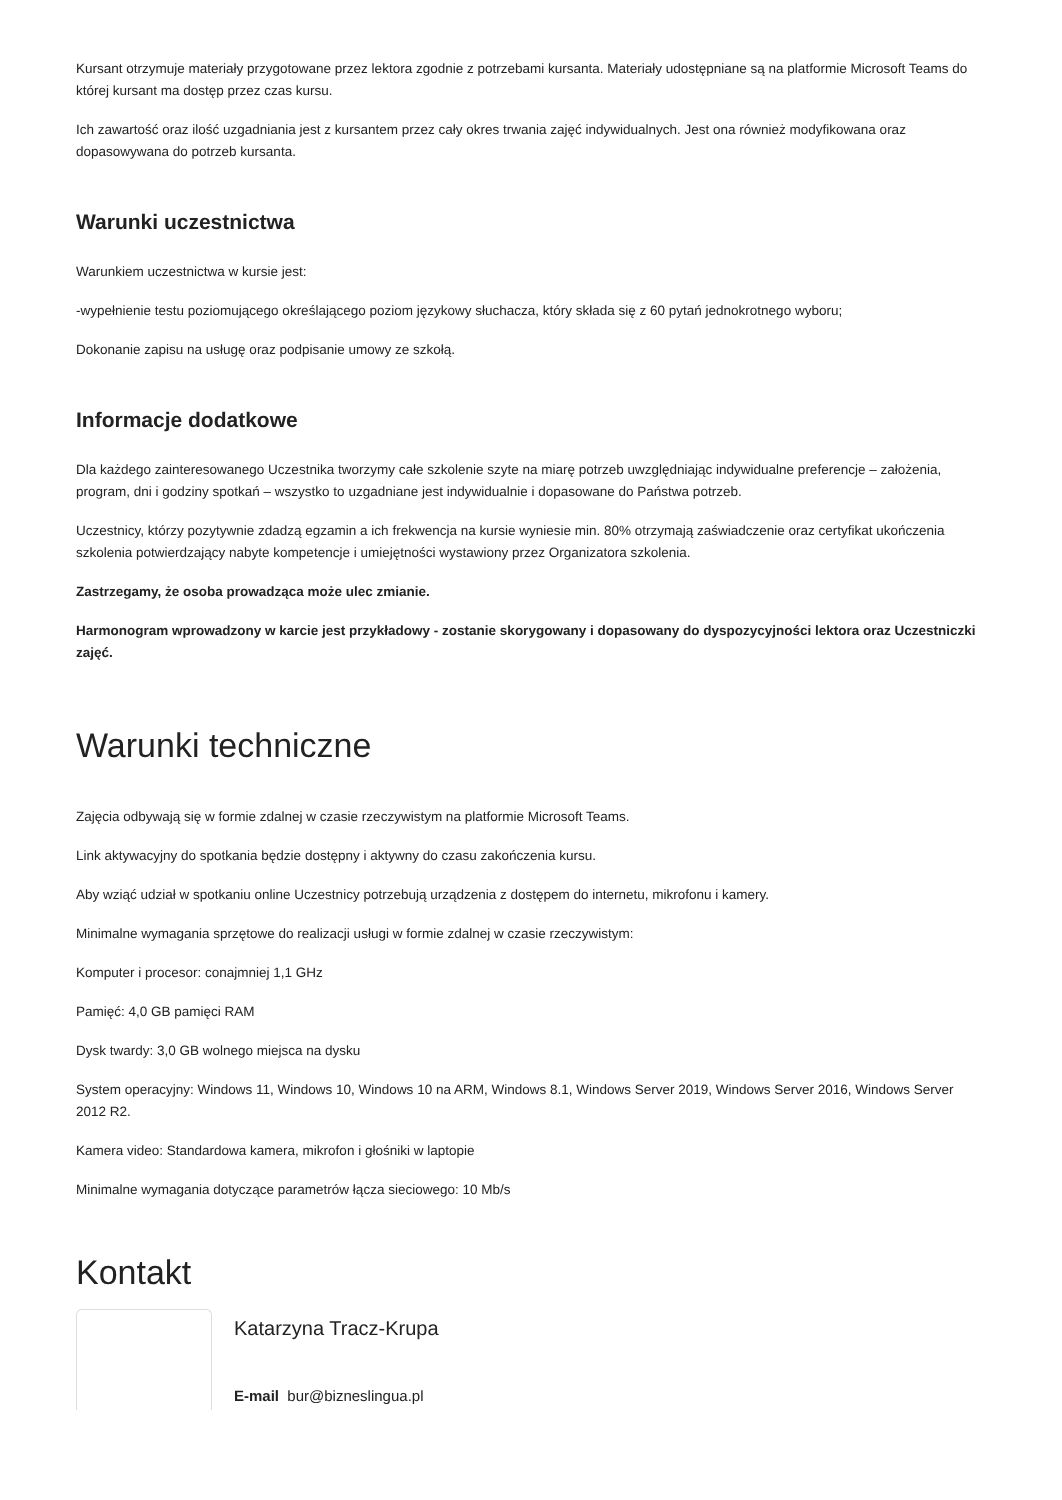Kursant otrzymuje materiały przygotowane przez lektora zgodnie z potrzebami kursanta. Materiały udostępniane są na platformie Microsoft Teams do której kursant ma dostęp przez czas kursu.
Ich zawartość oraz ilość uzgadniania jest z kursantem przez cały okres trwania zajęć indywidualnych. Jest ona również modyfikowana oraz dopasowywana do potrzeb kursanta.
Warunki uczestnictwa
Warunkiem uczestnictwa w kursie jest:
-wypełnienie testu poziomującego określającego poziom językowy słuchacza, który składa się z 60 pytań jednokrotnego wyboru;
Dokonanie zapisu na usługę oraz podpisanie umowy ze szkołą.
Informacje dodatkowe
Dla każdego zainteresowanego Uczestnika tworzymy całe szkolenie szyte na miarę potrzeb uwzględniając indywidualne preferencje – założenia, program, dni i godziny spotkań – wszystko to uzgadniane jest indywidualnie i dopasowane do Państwa potrzeb.
Uczestnicy, którzy pozytywnie zdadzą egzamin a ich frekwencja na kursie wyniesie min. 80% otrzymają zaświadczenie oraz certyfikat ukończenia szkolenia potwierdzający nabyte kompetencje i umiejętności wystawiony przez Organizatora szkolenia.
Zastrzegamy, że osoba prowadząca może ulec zmianie.
Harmonogram wprowadzony w karcie jest przykładowy - zostanie skorygowany i dopasowany do dyspozycyjności lektora oraz Uczestniczki zajęć.
Warunki techniczne
Zajęcia odbywają się w formie zdalnej w czasie rzeczywistym na platformie Microsoft Teams.
Link aktywacyjny do spotkania będzie dostępny i aktywny do czasu zakończenia kursu.
Aby wziąć udział w spotkaniu online Uczestnicy potrzebują urządzenia z dostępem do internetu, mikrofonu i kamery.
Minimalne wymagania sprzętowe do realizacji usługi w formie zdalnej w czasie rzeczywistym:
Komputer i procesor: conajmniej 1,1 GHz
Pamięć: 4,0 GB pamięci RAM
Dysk twardy: 3,0 GB wolnego miejsca na dysku
System operacyjny: Windows 11, Windows 10, Windows 10 na ARM, Windows 8.1, Windows Server 2019, Windows Server 2016, Windows Server 2012 R2.
Kamera video: Standardowa kamera, mikrofon i głośniki w laptopie
Minimalne wymagania dotyczące parametrów łącza sieciowego: 10 Mb/s
Kontakt
Katarzyna Tracz-Krupa
E-mail bur@bizneslingua.pl